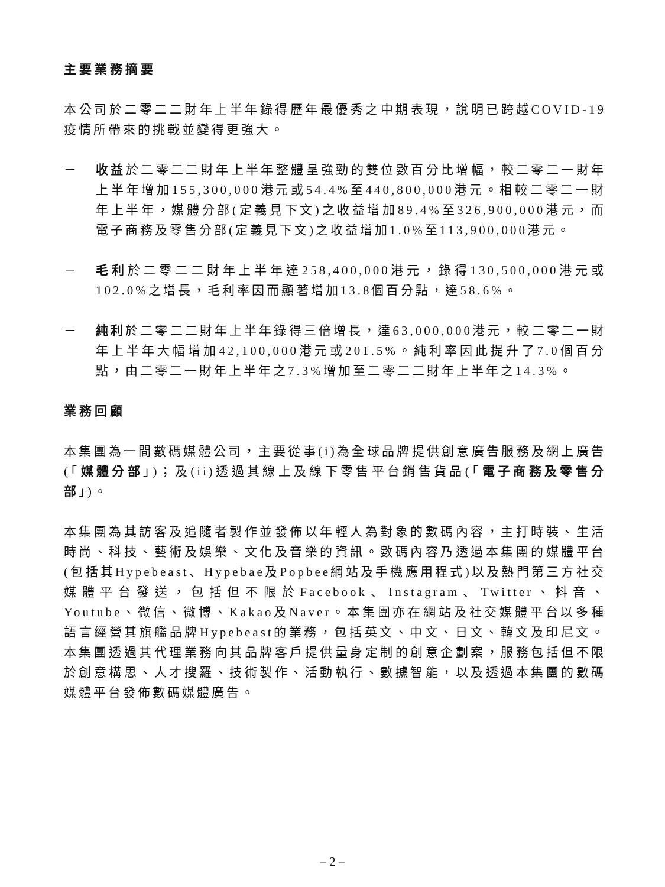主要業務摘要
本公司於二零二二財年上半年錄得歷年最優秀之中期表現，說明已跨越COVID-19疫情所帶來的挑戰並變得更強大。
－ 收益於二零二二財年上半年整體呈強勁的雙位數百分比增幅，較二零二一財年上半年增加155,300,000港元或54.4%至440,800,000港元。相較二零二一財年上半年，媒體分部(定義見下文)之收益增加89.4%至326,900,000港元，而電子商務及零售分部(定義見下文)之收益增加1.0%至113,900,000港元。
－ 毛利於二零二二財年上半年達258,400,000港元，錄得130,500,000港元或102.0%之增長，毛利率因而顯著增加13.8個百分點，達58.6%。
－ 純利於二零二二財年上半年錄得三倍增長，達63,000,000港元，較二零二一財年上半年大幅增加42,100,000港元或201.5%。純利率因此提升了7.0個百分點，由二零二一財年上半年之7.3%增加至二零二二財年上半年之14.3%。
業務回顧
本集團為一間數碼媒體公司，主要從事(i)為全球品牌提供創意廣告服務及網上廣告(「媒體分部」)；及(ii)透過其線上及線下零售平台銷售貨品(「電子商務及零售分部」)。
本集團為其訪客及追隨者製作並發佈以年輕人為對象的數碼內容，主打時裝、生活時尚、科技、藝術及娛樂、文化及音樂的資訊。數碼內容乃透過本集團的媒體平台(包括其Hypebeast、Hypebae及Popbee網站及手機應用程式)以及熱門第三方社交媒體平台發送，包括但不限於Facebook、Instagram、Twitter、抖音、Youtube、微信、微博、Kakao及Naver。本集團亦在網站及社交媒體平台以多種語言經營其旗艦品牌Hypebeast的業務，包括英文、中文、日文、韓文及印尼文。本集團透過其代理業務向其品牌客戶提供量身定制的創意企劃案，服務包括但不限於創意構思、人才搜羅、技術製作、活動執行、數據智能，以及透過本集團的數碼媒體平台發佈數碼媒體廣告。
– 2 –